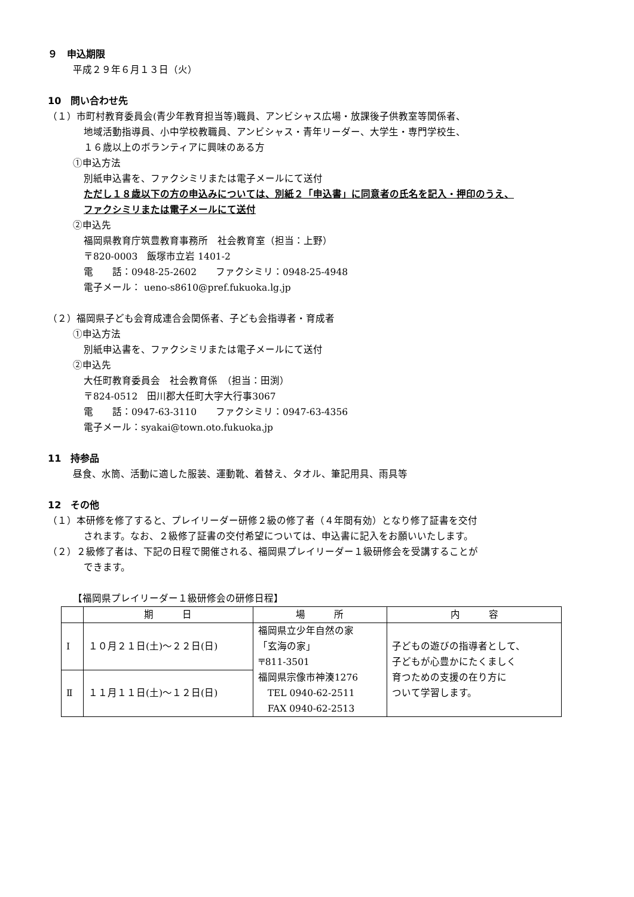９　申込期限
平成２９年６月１３日（火）
10　問い合わせ先
（１）市町村教育委員会(青少年教育担当等)職員、アンビシャス広場・放課後子供教室等関係者、
地域活動指導員、小中学校教職員、アンビシャス・青年リーダー、大学生・専門学校生、
１６歳以上のボランティアに興味のある方
①申込方法
別紙申込書を、ファクシミリまたは電子メールにて送付
ただし１８歳以下の方の申込みについては、別紙２「申込書」に同意者の氏名を記入・押印のうえ、
ファクシミリまたは電子メールにて送付
②申込先
福岡県教育庁筑豊教育事務所　社会教育室（担当：上野）
〒820-0003　飯塚市立岩 1401-2
電　　話：0948-25-2602　　ファクシミリ：0948-25-4948
電子メール： ueno-s8610@pref.fukuoka.lg.jp
（２）福岡県子ども会育成連合会関係者、子ども会指導者・育成者
①申込方法
別紙申込書を、ファクシミリまたは電子メールにて送付
②申込先
大任町教育委員会　社会教育係　（担当：田渕）
〒824-0512　田川郡大任町大字大行事3067
電　　話：0947-63-3110　　ファクシミリ：0947-63-4356
電子メール：syakai@town.oto.fukuoka.jp
11　持参品
昼食、水筒、活動に適した服装、運動靴、着替え、タオル、筆記用具、雨具等
12　その他
（１）本研修を修了すると、プレイリーダー研修２級の修了者（４年間有効）となり修了証書を交付
されます。なお、２級修了証書の交付希望については、申込書に記入をお願いいたします。
（２）２級修了者は、下記の日程で開催される、福岡県プレイリーダー１級研修会を受講することが
できます。
【福岡県プレイリーダー１級研修会の研修日程】
| | 期 日 | 場 所 | 内 容 |
| --- | --- | --- | --- |
| Ⅰ | １０月２１日(土)～２２日(日) | 福岡県立少年自然の家 「玄海の家」 〒811-3501 福岡県宗像市神湊1276 TEL 0940-62-2511 FAX 0940-62-2513 | 子どもの遊びの指導者として、 子どもが心豊かにたくましく 育つための支援の在り方に ついて学習します。 |
| Ⅱ | １１月１１日(土)～１２日(日) | | |